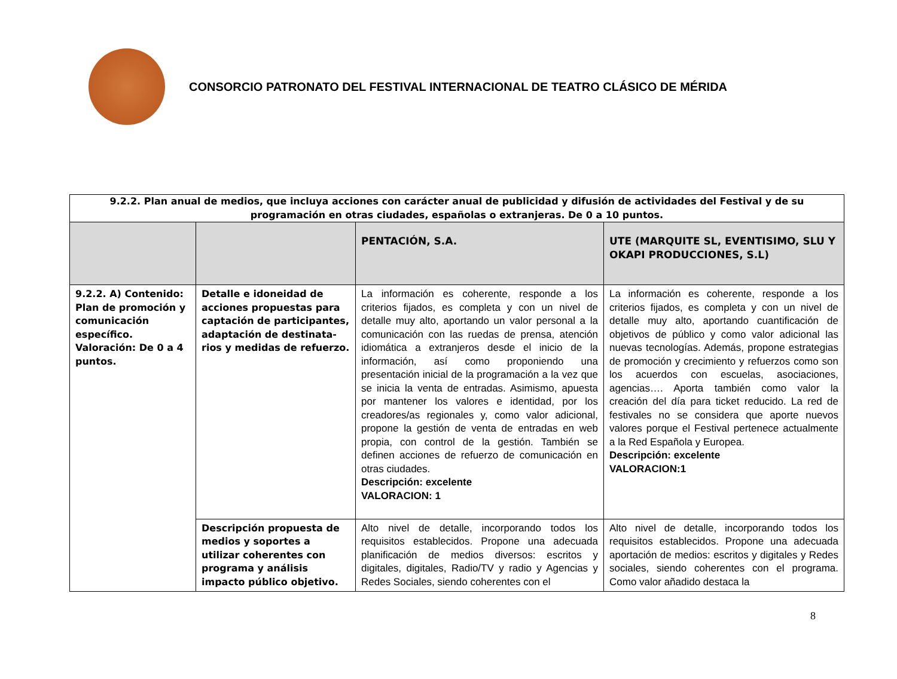CONSORCIO PATRONATO DEL FESTIVAL INTERNACIONAL DE TEATRO CLÁSICO DE MÉRIDA
| 9.2.2. Plan anual de medios, que incluya acciones con carácter anual de publicidad y difusión de actividades del Festival y de su programación en otras ciudades, españolas o extranjeras. De 0 a 10 puntos. | | | |
| | | PENTACIÓN, S.A. | UTE (MARQUITE SL, EVENTISIMO, SLU Y OKAPI PRODUCCIONES, S.L) |
| 9.2.2. A) Contenido: Plan de promoción y comunicación específico. Valoración: De 0 a 4 puntos. | Detalle e idoneidad de acciones propuestas para captación de participantes, adaptación de destinata-rios y medidas de refuerzo. | La información es coherente, responde a los criterios fijados, es completa y con un nivel de detalle muy alto, aportando un valor personal a la comunicación con las ruedas de prensa, atención idiomática a extranjeros desde el inicio de la información, así como proponiendo una presentación inicial de la programación a la vez que se inicia la venta de entradas. Asimismo, apuesta por mantener los valores e identidad, por los creadores/as regionales y, como valor adicional, propone la gestión de venta de entradas en web propia, con control de la gestión. También se definen acciones de refuerzo de comunicación en otras ciudades. Descripción: excelente VALORACION: 1 | La información es coherente, responde a los criterios fijados, es completa y con un nivel de detalle muy alto, aportando cuantificación de objetivos de público y como valor adicional las nuevas tecnologías. Además, propone estrategias de promoción y crecimiento y refuerzos como son los acuerdos con escuelas, asociaciones, agencias…. Aporta también como valor la creación del día para ticket reducido. La red de festivales no se considera que aporte nuevos valores porque el Festival pertenece actualmente a la Red Española y Europea. Descripción: excelente VALORACION:1 |
| | Descripción propuesta de medios y soportes a utilizar coherentes con programa y análisis impacto público objetivo. | Alto nivel de detalle, incorporando todos los requisitos establecidos. Propone una adecuada planificación de medios diversos: escritos y digitales, digitales, Radio/TV y radio y Agencias y Redes Sociales, siendo coherentes con el | Alto nivel de detalle, incorporando todos los requisitos establecidos. Propone una adecuada aportación de medios: escritos y digitales y Redes sociales, siendo coherentes con el programa. Como valor añadido destaca la |
8